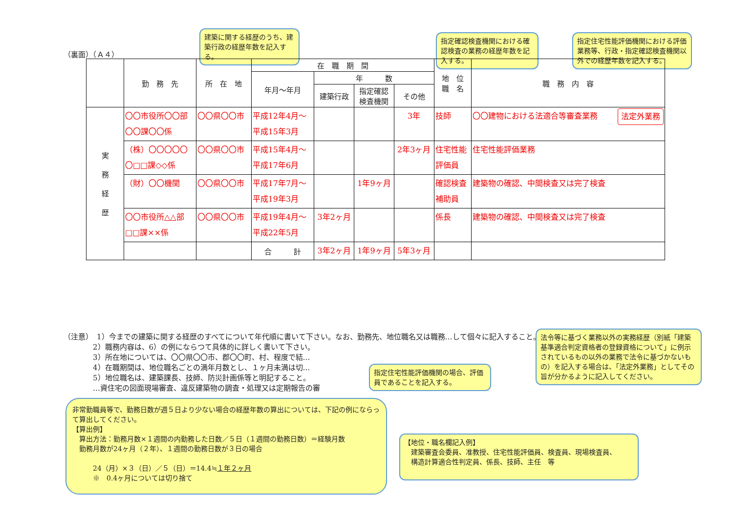（裏面）（Ａ４）
建築に関する経歴のうち、建築行政の経歴年数を記入する。
指定確認検査機関における確認検査の業務の経歴年数を記入する。
指定住宅性能評価機関における評価業務等、行政・指定確認検査機関以外での経歴年数を記入する。
| | 勤 務 先 | 所 在 地 | 在 職 期 間 | | | | 地 位 職 名 | 職 務 内 容 |
| --- | --- | --- | --- | --- | --- | --- | --- | --- |
| | | | 年月～年月 | 年 数 | | | | |
| | | | | 建築行政 | 指定確認 検査機関 | その他 | | |
| 実 務 経 歴 | 〇〇市役所〇〇部 〇〇課〇〇係 | 〇〇県〇〇市 | 平成12年4月～ 平成15年3月 | | | 3年 | 技師 | 〇〇建物における法適合等審査業務 法定外業務 |
| | （株）〇〇〇〇〇 〇□□課◇◇係 | 〇〇県〇〇市 | 平成15年4月～ 平成17年6月 | | | 2年3ヶ月 | 住宅性能 評価員 | 住宅性能評価業務 |
| | （財）〇〇機関 | 〇〇県〇〇市 | 平成17年7月～ 平成19年3月 | | 1年9ヶ月 | | 確認検査 補助員 | 建築物の確認、中間検査又は完了検査 |
| | 〇〇市役所△△部 □□課××係 | 〇〇県〇〇市 | 平成19年4月～ 平成22年5月 | 3年2ヶ月 | | | 係長 | 建築物の確認、中間検査又は完了検査 |
| | | | 合 計 | 3年2ヶ月 | 1年9ヶ月 | 5年3ヶ月 | | |
（注意）　1）今までの建築に関する経歴のすべてについて年代順に書いて下さい。なお、勤務先、地位職名又は職務…して個々に記入すること。
　　　　2）職務内容は、6）の例にならつて具体的に詳しく書いて下さい。
　　　　3）所在地については、〇〇県〇〇市、郡〇〇町、村、程度で結…
　　　　4）在職期間は、地位職名ごとの満年月数とし、１ヶ月未満は切…
　　　　5）地位職名は、建築課長、技師、防災計画係等と明記すること。
　　　　…資住宅の図面現場審査、違反建築物の調査・処理又は定期報告の審
法令等に基づく業務以外の実務経歴（別紙「建築基準適合判定資格者の登録資格について」に例示されているもの以外の業務で法令に基づかないもの）を記入する場合は、「法定外業務」としてその旨が分かるように記入してください。
指定住宅性能評価機関の場合、評価員であることを記入する。
非常勤職員等で、勤務日数が週５日より少ない場合の経歴年数の算出については、下記の例にならって算出してください。
【算出例】
　算出方法：勤務月数×１週間の内勤務した日数／５日（１週間の勤務日数）＝経験月数
　勤務月数が24ヶ月（２年）、１週間の勤務日数が３日の場合
　　　24（月）×３（日）／５（日）＝14.4≒１年２ヶ月
　　　※　0.4ヶ月については切り捨て
【地位・職名欄記入例】
　建築審査会委員、准教授、住宅性能評価員、検査員、現場検査員、
　構造計算適合性判定員、係長、技師、主任　等